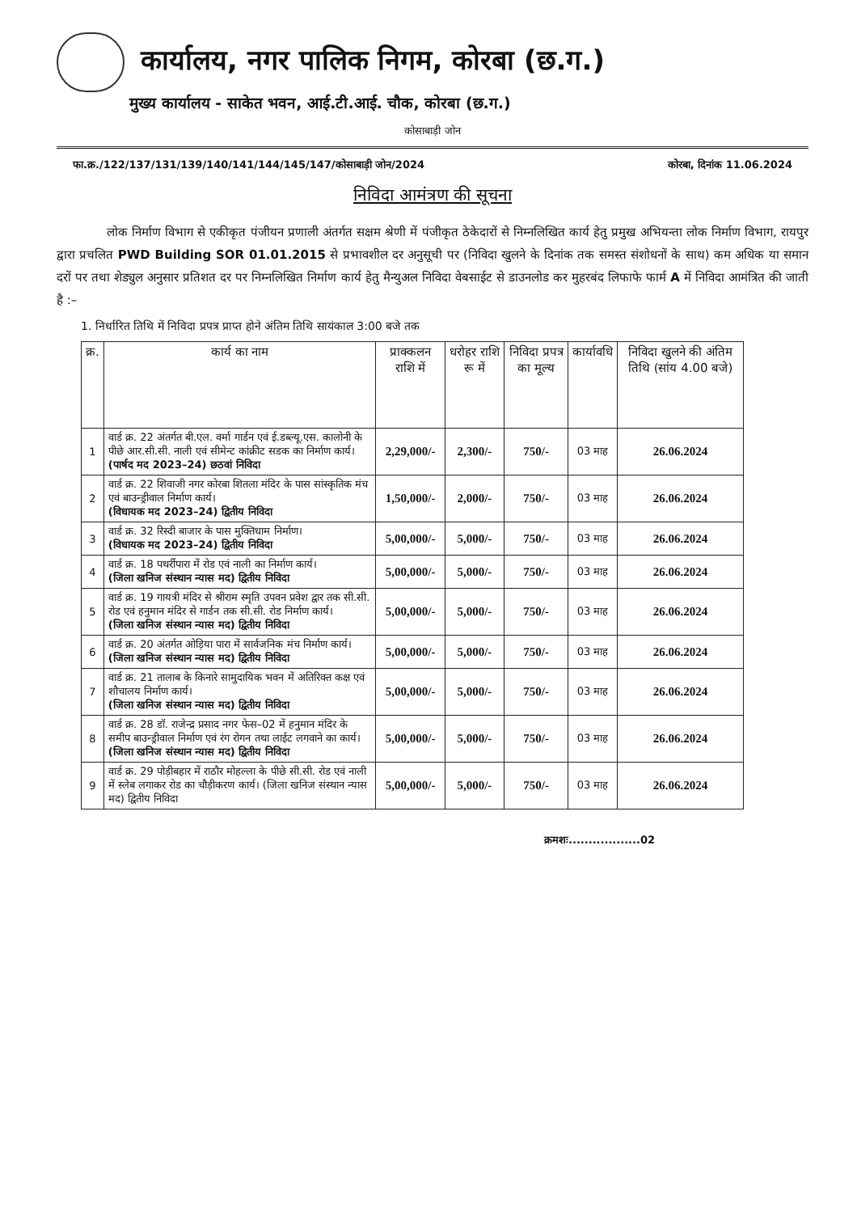कार्यालय, नगर पालिक निगम, कोरबा (छ.ग.)
मुख्य कार्यालय - साकेत भवन, आई.टी.आई. चौक, कोरबा (छ.ग.)
कोसाबाड़ी जोन
फा.क्र./122/137/131/139/140/141/144/145/147/कोसाबाड़ी जोन/2024 कोरबा, दिनांक 11.06.2024
निविदा आमंत्रण की सूचना
लोक निर्माण विभाग से एकीकृत पंजीयन प्रणाली अंतर्गत सक्षम श्रेणी में पंजीकृत ठेकेदारों से निम्नलिखित कार्य हेतु प्रमुख अभियन्ता लोक निर्माण विभाग, रायपुर द्वारा प्रचलित PWD Building SOR 01.01.2015 से प्रभावशील दर अनुसूची पर (निविदा खुलने के दिनांक तक समस्त संशोधनों के साथ) कम अधिक या समान दरों पर तथा शेड्युल अनुसार प्रतिशत दर पर निम्नलिखित निर्माण कार्य हेतु मैन्युअल निविदा वेबसाईट से डाउनलोड कर मुहरबंद लिफाफे फार्म A में निविदा आमंत्रित की जाती है :–
1. निर्धारित तिथि में निविदा प्रपत्र प्राप्त होने अंतिम तिथि सायंकाल 3:00 बजे तक
| क्र. | कार्य का नाम | प्राक्कलन राशि में | धरोहर राशि रू में | निविदा प्रपत्र का मूल्य | कार्यावधि | निविदा खुलने की अंतिम तिथि (सांय 4.00 बजे) |
| --- | --- | --- | --- | --- | --- | --- |
| 1 | वार्ड क्र. 22 अंतर्गत बी.एल. वर्मा गार्डन एवं ई.डब्ल्यू.एस. कालोनी के पीछे आर.सी.सी. नाली एवं सीमेन्ट कांक्रीट सडक का निर्माण कार्य। (पार्षद मद 2023–24) छठवां निविदा | 2,29,000/- | 2,300/- | 750/- | 03 माह | 26.06.2024 |
| 2 | वार्ड क्र. 22 शिवाजी नगर कोरबा शितला मंदिर के पास सांस्कृतिक मंच एवं बाउन्ड्रीवाल निर्माण कार्य। (विधायक मद 2023–24) द्वितीय निविदा | 1,50,000/- | 2,000/- | 750/- | 03 माह | 26.06.2024 |
| 3 | वार्ड क्र. 32 रिस्दी बाजार के पास मुक्तिधाम निर्माण। (विधायक मद 2023–24) द्वितीय निविदा | 5,00,000/- | 5,000/- | 750/- | 03 माह | 26.06.2024 |
| 4 | वार्ड क्र. 18 पथर्रीपारा में रोड एवं नाली का निर्माण कार्य। (जिला खनिज संस्थान न्यास मद) द्वितीय निविदा | 5,00,000/- | 5,000/- | 750/- | 03 माह | 26.06.2024 |
| 5 | वार्ड क्र. 19 गायत्री मंदिर से श्रीराम स्मृति उपवन प्रवेश द्वार तक सी.सी. रोड एवं हनुमान मंदिर से गार्डन तक सी.सी. रोड निर्माण कार्य। (जिला खनिज संस्थान न्यास मद) द्वितीय निविदा | 5,00,000/- | 5,000/- | 750/- | 03 माह | 26.06.2024 |
| 6 | वार्ड क्र. 20 अंतर्गत ओड़िया पारा में सार्वजनिक मंच निर्माण कार्य। (जिला खनिज संस्थान न्यास मद) द्वितीय निविदा | 5,00,000/- | 5,000/- | 750/- | 03 माह | 26.06.2024 |
| 7 | वार्ड क्र. 21 तालाब के किनारे सामुदायिक भवन में अतिरिक्त कक्ष एवं शौचालय निर्माण कार्य। (जिला खनिज संस्थान न्यास मद) द्वितीय निविदा | 5,00,000/- | 5,000/- | 750/- | 03 माह | 26.06.2024 |
| 8 | वार्ड क्र. 28 डॉ. राजेन्द्र प्रसाद नगर फेस–02 में हनुमान मंदिर के समीप बाउन्ड्रीवाल निर्माण एवं रंग रोगन तथा लाईट लगवाने का कार्य। (जिला खनिज संस्थान न्यास मद) द्वितीय निविदा | 5,00,000/- | 5,000/- | 750/- | 03 माह | 26.06.2024 |
| 9 | वार्ड क्र. 29 पोड़ीबहार में राठौर मोहल्ला के पीछे सी.सी. रोड एवं नाली में स्लेब लगाकर रोड का चौड़ीकरण कार्य। (जिला खनिज संस्थान न्यास मद) द्वितीय निविदा | 5,00,000/- | 5,000/- | 750/- | 03 माह | 26.06.2024 |
क्रमशः..................02